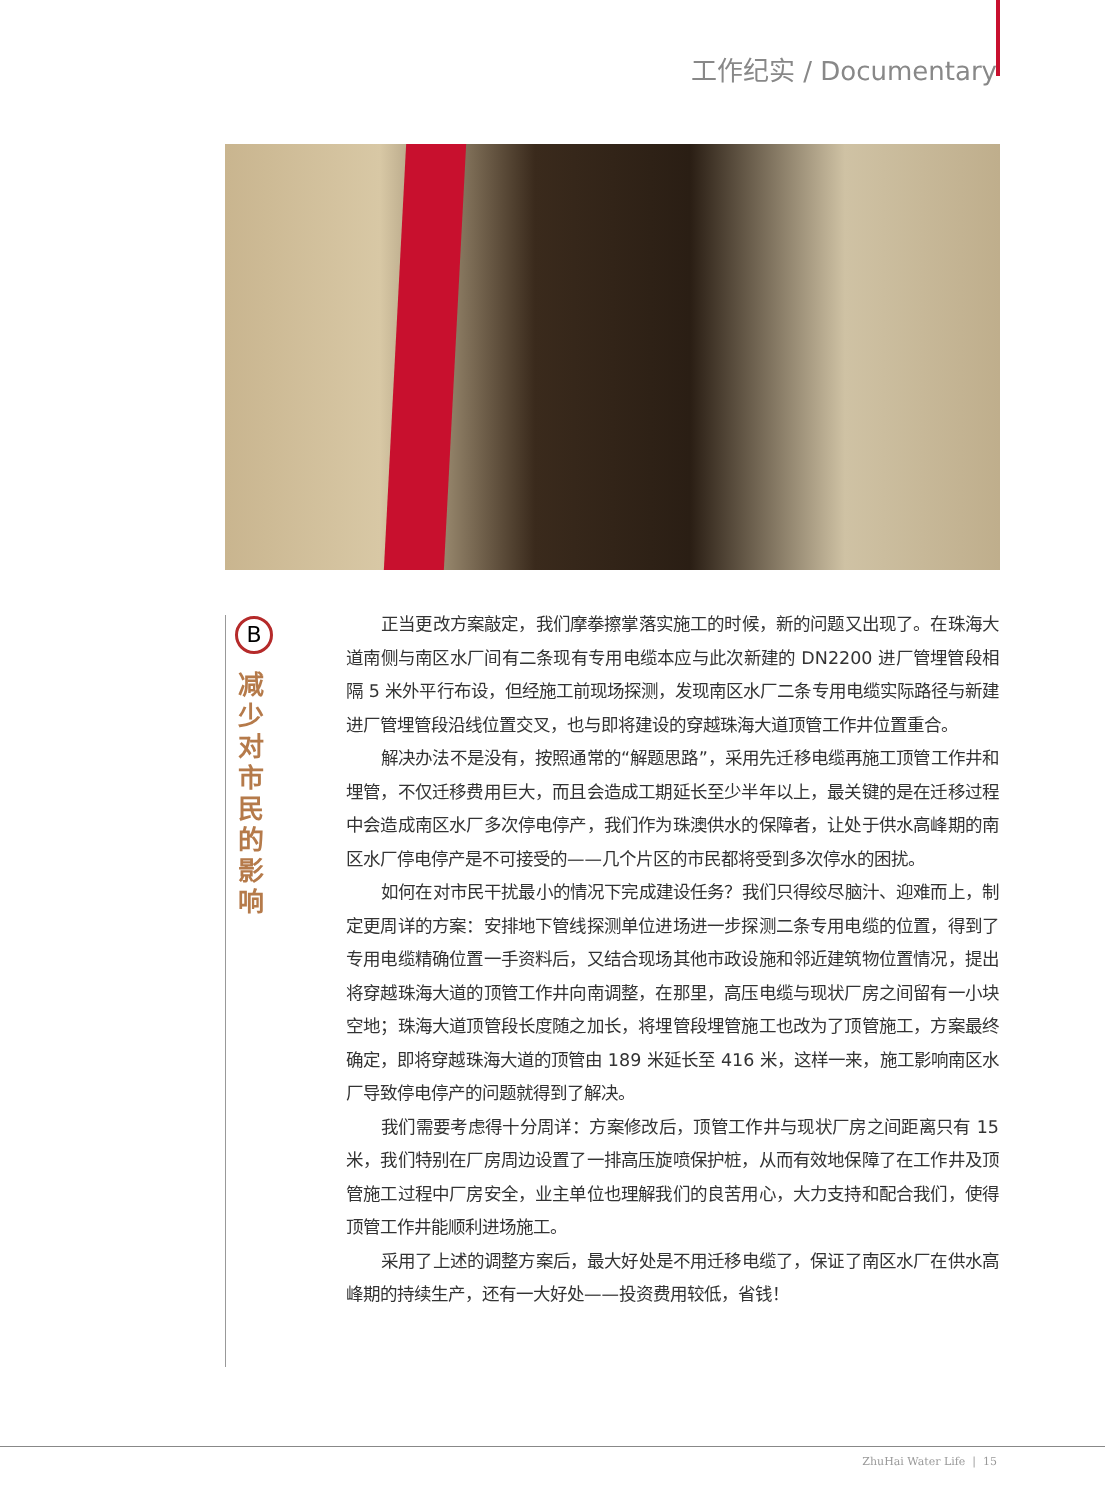工作纪实 / Documentary
B
减少对市民的影响
正当更改方案敲定，我们摩拳擦掌落实施工的时候，新的问题又出现了。在珠海大道南侧与南区水厂间有二条现有专用电缆本应与此次新建的 DN2200 进厂管埋管段相隔 5 米外平行布设，但经施工前现场探测，发现南区水厂二条专用电缆实际路径与新建进厂管埋管段沿线位置交叉，也与即将建设的穿越珠海大道顶管工作井位置重合。
解决办法不是没有，按照通常的“解题思路”，采用先迁移电缆再施工顶管工作井和埋管，不仅迁移费用巨大，而且会造成工期延长至少半年以上，最关键的是在迁移过程中会造成南区水厂多次停电停产，我们作为珠澳供水的保障者，让处于供水高峰期的南区水厂停电停产是不可接受的——几个片区的市民都将受到多次停水的困扰。
如何在对市民干扰最小的情况下完成建设任务？我们只得绞尽脑汁、迎难而上，制定更周详的方案：安排地下管线探测单位进场进一步探测二条专用电缆的位置，得到了专用电缆精确位置一手资料后，又结合现场其他市政设施和邻近建筑物位置情况，提出将穿越珠海大道的顶管工作井向南调整，在那里，高压电缆与现状厂房之间留有一小块空地；珠海大道顶管段长度随之加长，将埋管段埋管施工也改为了顶管施工，方案最终确定，即将穿越珠海大道的顶管由 189 米延长至 416 米，这样一来，施工影响南区水厂导致停电停产的问题就得到了解决。
我们需要考虑得十分周详：方案修改后，顶管工作井与现状厂房之间距离只有 15 米，我们特别在厂房周边设置了一排高压旋喷保护桩，从而有效地保障了在工作井及顶管施工过程中厂房安全，业主单位也理解我们的良苦用心，大力支持和配合我们，使得顶管工作井能顺利进场施工。
采用了上述的调整方案后，最大好处是不用迁移电缆了，保证了南区水厂在供水高峰期的持续生产，还有一大好处——投资费用较低，省钱！
ZhuHai Water Life | 15